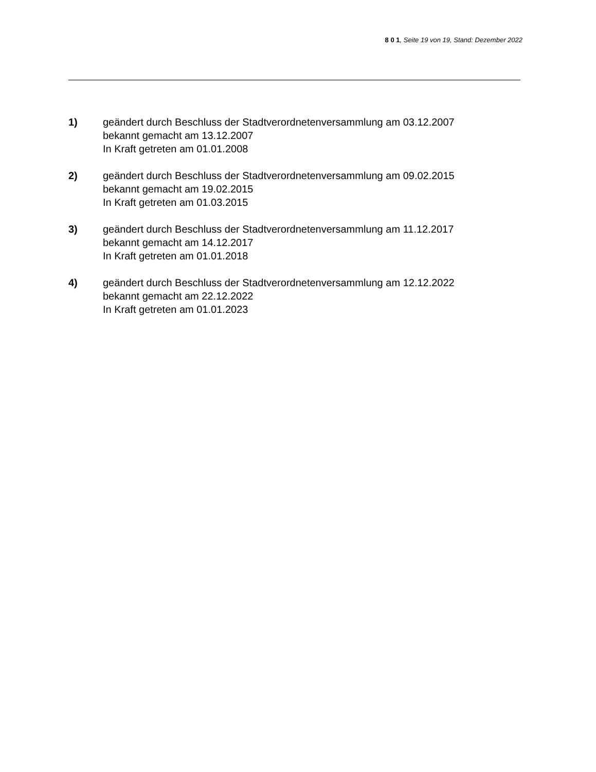8 0 1, Seite 19 von 19, Stand: Dezember 2022
1) geändert durch Beschluss der Stadtverordnetenversammlung am 03.12.2007
bekannt gemacht am 13.12.2007
In Kraft getreten am 01.01.2008
2) geändert durch Beschluss der Stadtverordnetenversammlung am 09.02.2015
bekannt gemacht am 19.02.2015
In Kraft getreten am 01.03.2015
3) geändert durch Beschluss der Stadtverordnetenversammlung am 11.12.2017
bekannt gemacht am 14.12.2017
In Kraft getreten am 01.01.2018
4) geändert durch Beschluss der Stadtverordnetenversammlung am 12.12.2022
bekannt gemacht am 22.12.2022
In Kraft getreten am 01.01.2023